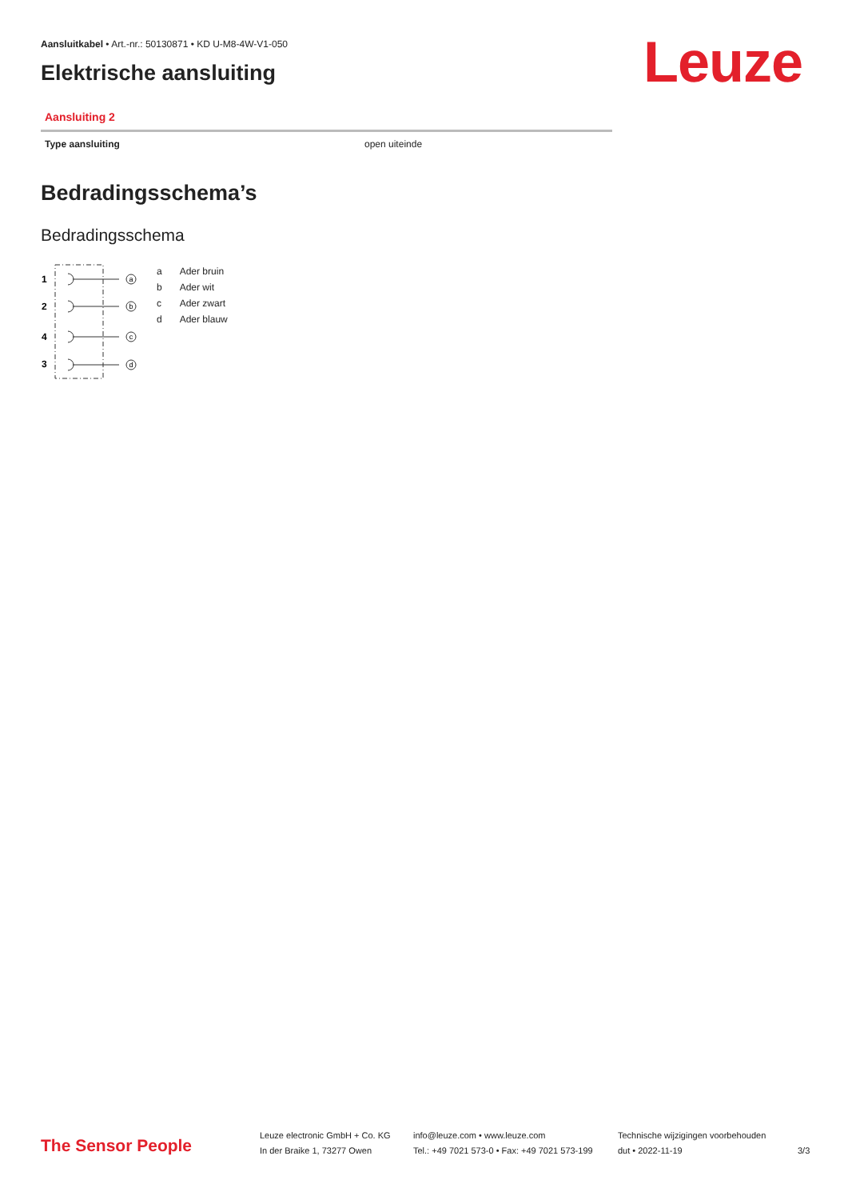Aansluitkabel • Art.-nr.: 50130871 • KD U-M8-4W-V1-050
Leuze
Elektrische aansluiting
Aansluiting 2
| Type aansluiting | open uiteinde |
Bedradingsschema’s
Bedradingsschema
1
2
4
3
a
b
c
d
| a | Ader bruin |
| b | Ader wit |
| c | Ader zwart |
| d | Ader blauw |
The Sensor People
Leuze electronic GmbH + Co. KG
In der Braike 1, 73277 Owen
info@leuze.com • www.leuze.com
Tel.: +49 7021 573-0 • Fax: +49 7021 573-199
Technische wijzigingen voorbehouden
dut • 2022-11-19
3/3